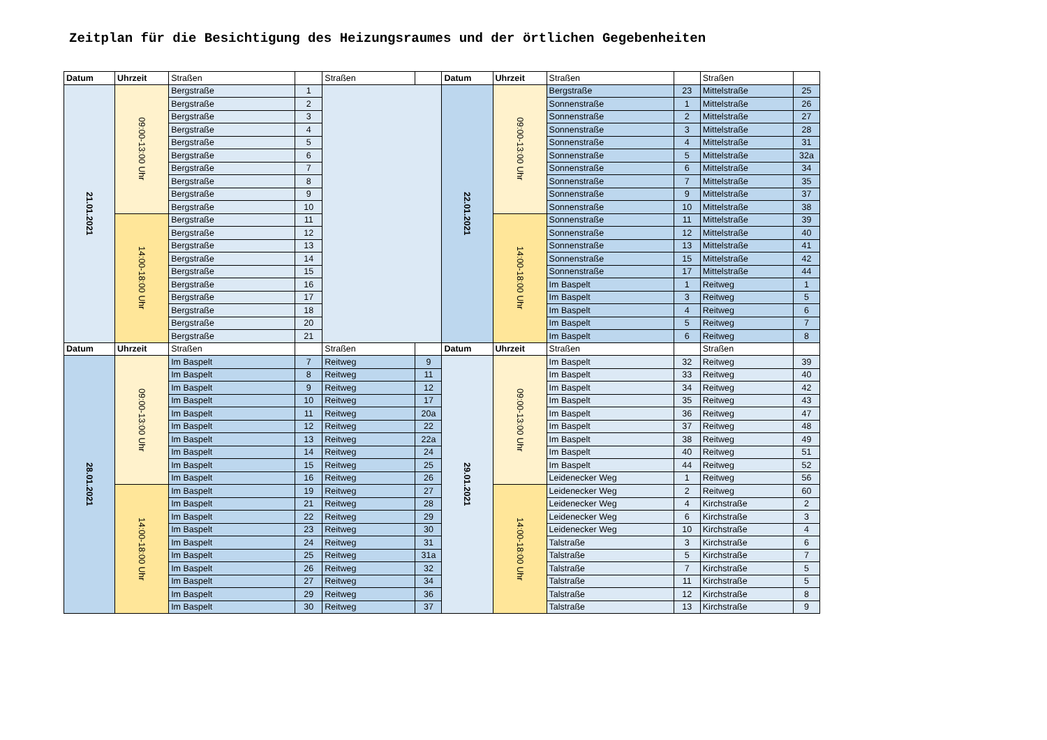Zeitplan für die Besichtigung des Heizungsraumes und der örtlichen Gegebenheiten
| Datum | Uhrzeit | Straßen | | Straßen | | Datum | Uhrzeit | Straßen | | Straßen | |
| --- | --- | --- | --- | --- | --- | --- | --- | --- | --- | --- | --- |
| 21.01.2021 | 09:00-13:00 Uhr | Bergstraße | 1 | | | 22.01.2021 | 09:00-13:00 Uhr | Bergstraße | 23 | Mittelstraße | 25 |
| | | Bergstraße | 2 | | | | | Sonnenstraße | 1 | Mittelstraße | 26 |
| | | Bergstraße | 3 | | | | | Sonnenstraße | 2 | Mittelstraße | 27 |
| | | Bergstraße | 4 | | | | | Sonnenstraße | 3 | Mittelstraße | 28 |
| | | Bergstraße | 5 | | | | | Sonnenstraße | 4 | Mittelstraße | 31 |
| | | Bergstraße | 6 | | | | | Sonnenstraße | 5 | Mittelstraße | 32a |
| | | Bergstraße | 7 | | | | | Sonnenstraße | 6 | Mittelstraße | 34 |
| | | Bergstraße | 8 | | | | | Sonnenstraße | 7 | Mittelstraße | 35 |
| | | Bergstraße | 9 | | | | | Sonnenstraße | 9 | Mittelstraße | 37 |
| | | Bergstraße | 10 | | | | | Sonnenstraße | 10 | Mittelstraße | 38 |
| | 14:00-18:00 Uhr | Bergstraße | 11 | | | | 14:00-18:00 Uhr | Sonnenstraße | 11 | Mittelstraße | 39 |
| | | Bergstraße | 12 | | | | | Sonnenstraße | 12 | Mittelstraße | 40 |
| | | Bergstraße | 13 | | | | | Sonnenstraße | 13 | Mittelstraße | 41 |
| | | Bergstraße | 14 | | | | | Sonnenstraße | 15 | Mittelstraße | 42 |
| | | Bergstraße | 15 | | | | | Sonnenstraße | 17 | Mittelstraße | 44 |
| | | Bergstraße | 16 | | | | | Im Baspelt | 1 | Reitweg | 1 |
| | | Bergstraße | 17 | | | | | Im Baspelt | 3 | Reitweg | 5 |
| | | Bergstraße | 18 | | | | | Im Baspelt | 4 | Reitweg | 6 |
| | | Bergstraße | 20 | | | | | Im Baspelt | 5 | Reitweg | 7 |
| | | Bergstraße | 21 | | | | | Im Baspelt | 6 | Reitweg | 8 |
| Datum | Uhrzeit | Straßen | | Straßen | | Datum | Uhrzeit | Straßen | | Straßen | |
| 28.01.2021 | 09:00-13:00 Uhr | Im Baspelt | 7 | Reitweg | 9 | 29.01.2021 | 09:00-13:00 Uhr | Im Baspelt | 32 | Reitweg | 39 |
| | | Im Baspelt | 8 | Reitweg | 11 | | | Im Baspelt | 33 | Reitweg | 40 |
| | | Im Baspelt | 9 | Reitweg | 12 | | | Im Baspelt | 34 | Reitweg | 42 |
| | | Im Baspelt | 10 | Reitweg | 17 | | | Im Baspelt | 35 | Reitweg | 43 |
| | | Im Baspelt | 11 | Reitweg | 20a | | | Im Baspelt | 36 | Reitweg | 47 |
| | | Im Baspelt | 12 | Reitweg | 22 | | | Im Baspelt | 37 | Reitweg | 48 |
| | | Im Baspelt | 13 | Reitweg | 22a | | | Im Baspelt | 38 | Reitweg | 49 |
| | | Im Baspelt | 14 | Reitweg | 24 | | | Im Baspelt | 40 | Reitweg | 51 |
| | | Im Baspelt | 15 | Reitweg | 25 | | | Im Baspelt | 44 | Reitweg | 52 |
| | | Im Baspelt | 16 | Reitweg | 26 | | | Leidenecker Weg | 1 | Reitweg | 56 |
| | 14:00-18:00 Uhr | Im Baspelt | 19 | Reitweg | 27 | | 14:00-18:00 Uhr | Leidenecker Weg | 2 | Reitweg | 60 |
| | | Im Baspelt | 21 | Reitweg | 28 | | | Leidenecker Weg | 4 | Kirchstraße | 2 |
| | | Im Baspelt | 22 | Reitweg | 29 | | | Leidenecker Weg | 6 | Kirchstraße | 3 |
| | | Im Baspelt | 23 | Reitweg | 30 | | | Leidenecker Weg | 10 | Kirchstraße | 4 |
| | | Im Baspelt | 24 | Reitweg | 31 | | | Talstraße | 3 | Kirchstraße | 6 |
| | | Im Baspelt | 25 | Reitweg | 31a | | | Talstraße | 5 | Kirchstraße | 7 |
| | | Im Baspelt | 26 | Reitweg | 32 | | | Talstraße | 7 | Kirchstraße | 5 |
| | | Im Baspelt | 27 | Reitweg | 34 | | | Talstraße | 11 | Kirchstraße | 5 |
| | | Im Baspelt | 29 | Reitweg | 36 | | | Talstraße | 12 | Kirchstraße | 8 |
| | | Im Baspelt | 30 | Reitweg | 37 | | | Talstraße | 13 | Kirchstraße | 9 |